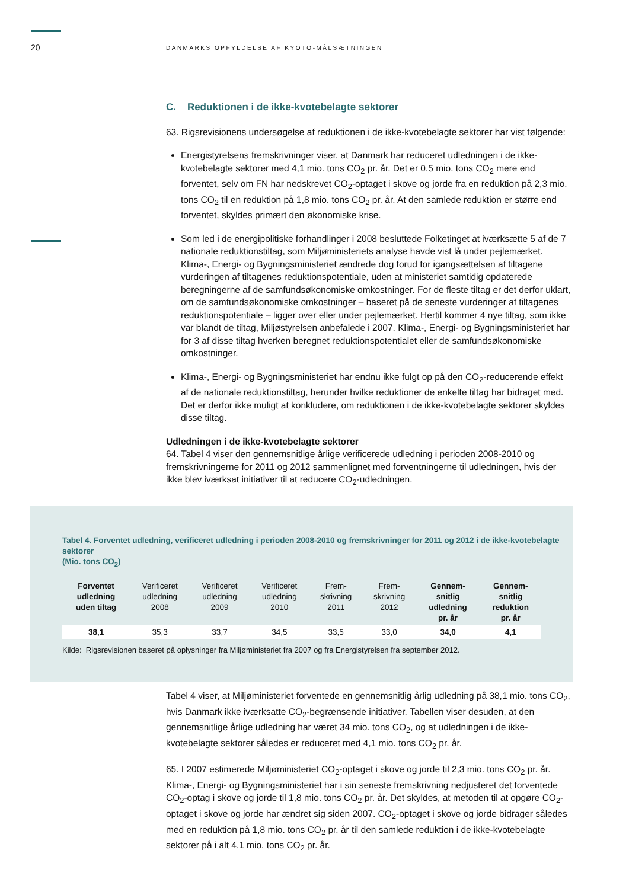20 DANMARKS OPFYLDELSE AF KYOTO-MÅLSÆTNINGEN
C. Reduktionen i de ikke-kvotebelagte sektorer
63. Rigsrevisionens undersøgelse af reduktionen i de ikke-kvotebelagte sektorer har vist følgende:
Energistyrelsens fremskrivninger viser, at Danmark har reduceret udledningen i de ikke-kvotebelagte sektorer med 4,1 mio. tons CO<sub>2</sub> pr. år. Det er 0,5 mio. tons CO<sub>2</sub> mere end forventet, selv om FN har nedskrevet CO<sub>2</sub>-optaget i skove og jorde fra en reduktion på 2,3 mio. tons CO<sub>2</sub> til en reduktion på 1,8 mio. tons CO<sub>2</sub> pr. år. At den samlede reduktion er større end forventet, skyldes primært den økonomiske krise.
Som led i de energipolitiske forhandlinger i 2008 besluttede Folketinget at iværksætte 5 af de 7 nationale reduktionstiltag, som Miljøministeriets analyse havde vist lå under pejlemærket. Klima-, Energi- og Bygningsministeriet ændrede dog forud for igangsættelsen af tiltagene vurderingen af tiltagenes reduktionspotentiale, uden at ministeriet samtidig opdaterede beregningerne af de samfundsøkonomiske omkostninger. For de fleste tiltag er det derfor uklart, om de samfundsøkonomiske omkostninger – baseret på de seneste vurderinger af tiltagenes reduktionspotentiale – ligger over eller under pejlemærket. Hertil kommer 4 nye tiltag, som ikke var blandt de tiltag, Miljøstyrelsen anbefalede i 2007. Klima-, Energi- og Bygningsministeriet har for 3 af disse tiltag hverken beregnet reduktionspotentialet eller de samfundsøkonomiske omkostninger.
Klima-, Energi- og Bygningsministeriet har endnu ikke fulgt op på den CO<sub>2</sub>-reducerende effekt af de nationale reduktionstiltag, herunder hvilke reduktioner de enkelte tiltag har bidraget med. Det er derfor ikke muligt at konkludere, om reduktionen i de ikke-kvotebelagte sektorer skyldes disse tiltag.
Udledningen i de ikke-kvotebelagte sektorer
64. Tabel 4 viser den gennemsnitlige årlige verificerede udledning i perioden 2008-2010 og fremskrivningerne for 2011 og 2012 sammenlignet med forventningerne til udledningen, hvis der ikke blev iværksat initiativer til at reducere CO<sub>2</sub>-udledningen.
Tabel 4. Forventet udledning, verificeret udledning i perioden 2008-2010 og fremskrivninger for 2011 og 2012 i de ikke-kvotebelagte sektorer
(Mio. tons CO<sub>2</sub>)
| Forventet udledning uden tiltag | Verificeret udledning 2008 | Verificeret udledning 2009 | Verificeret udledning 2010 | Frem- skrivning 2011 | Frem- skrivning 2012 | Gennem- snitlig udledning pr. år | Gennem- snitlig reduktion pr. år |
| --- | --- | --- | --- | --- | --- | --- | --- |
| 38,1 | 35,3 | 33,7 | 34,5 | 33,5 | 33,0 | 34,0 | 4,1 |
Kilde: Rigsrevisionen baseret på oplysninger fra Miljøministeriet fra 2007 og fra Energistyrelsen fra september 2012.
Tabel 4 viser, at Miljøministeriet forventede en gennemsnitlig årlig udledning på 38,1 mio. tons CO<sub>2</sub>, hvis Danmark ikke iværksatte CO<sub>2</sub>-begrænsende initiativer. Tabellen viser desuden, at den gennemsnitlige årlige udledning har været 34 mio. tons CO<sub>2</sub>, og at udledningen i de ikke-kvotebelagte sektorer således er reduceret med 4,1 mio. tons CO<sub>2</sub> pr. år.
65. I 2007 estimerede Miljøministeriet CO<sub>2</sub>-optaget i skove og jorde til 2,3 mio. tons CO<sub>2</sub> pr. år. Klima-, Energi- og Bygningsministeriet har i sin seneste fremskrivning nedjusteret det forventede CO<sub>2</sub>-optag i skove og jorde til 1,8 mio. tons CO<sub>2</sub> pr. år. Det skyldes, at metoden til at opgøre CO<sub>2</sub>-optaget i skove og jorde har ændret sig siden 2007. CO<sub>2</sub>-optaget i skove og jorde bidrager således med en reduktion på 1,8 mio. tons CO<sub>2</sub> pr. år til den samlede reduktion i de ikke-kvotebelagte sektorer på i alt 4,1 mio. tons CO<sub>2</sub> pr. år.